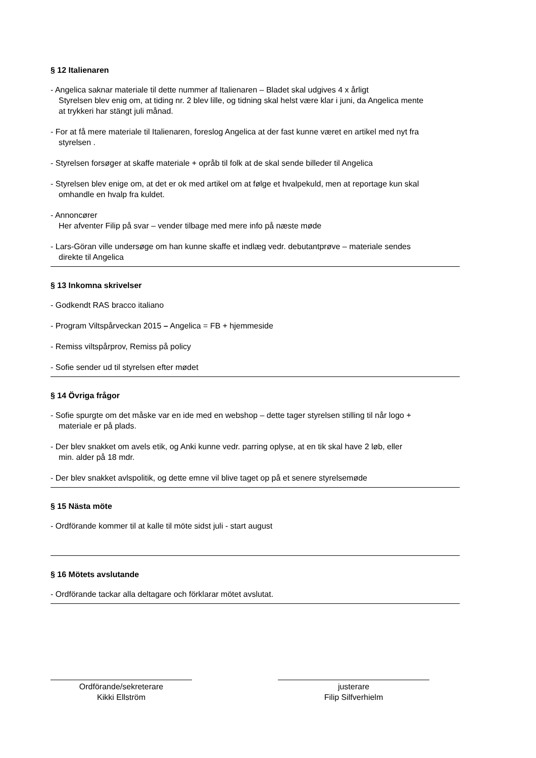§ 12 Italienaren
- Angelica saknar materiale til dette nummer af Italienaren – Bladet skal udgives 4 x årligt
Styrelsen blev enig om, at tiding nr. 2 blev lille, og tidning skal helst være klar i juni, da Angelica mente
at trykkeri har stängt juli månad.
- For at få mere materiale til Italienaren, foreslog Angelica at der fast kunne været en artikel med nyt fra
styrelsen .
- Styrelsen forsøger at skaffe materiale + opråb til folk at de skal sende billeder til Angelica
- Styrelsen blev enige om, at det er ok med artikel om at følge et hvalpekuld, men at reportage kun skal
omhandle en hvalp fra kuldet.
- Annoncører
Her afventer Filip på svar – vender tilbage med mere info på næste møde
- Lars-Göran ville undersøge om han kunne skaffe et indlæg vedr. debutantprøve – materiale sendes
direkte til Angelica
§ 13 Inkomna skrivelser
- Godkendt RAS bracco italiano
- Program Viltspårveckan 2015 – Angelica = FB + hjemmeside
- Remiss viltspårprov, Remiss på policy
- Sofie sender ud til styrelsen efter mødet
§ 14 Övriga frågor
- Sofie spurgte om det måske var en ide med en webshop – dette tager styrelsen stilling til når logo +
materiale er på plads.
- Der blev snakket om avels etik, og Anki kunne vedr. parring oplyse, at en tik skal have 2 løb, eller
min. alder på 18 mdr.
- Der blev snakket avlspolitik, og dette emne vil blive taget op på et senere styrelsemøde
§ 15 Nästa möte
- Ordförande kommer til at kalle til möte sidst juli - start august
§ 16 Mötets avslutande
- Ordförande tackar alla deltagare och förklarar mötet avslutat.
Ordförande/sekreterare
Kikki Ellström
justerare
Filip Silfverhielm